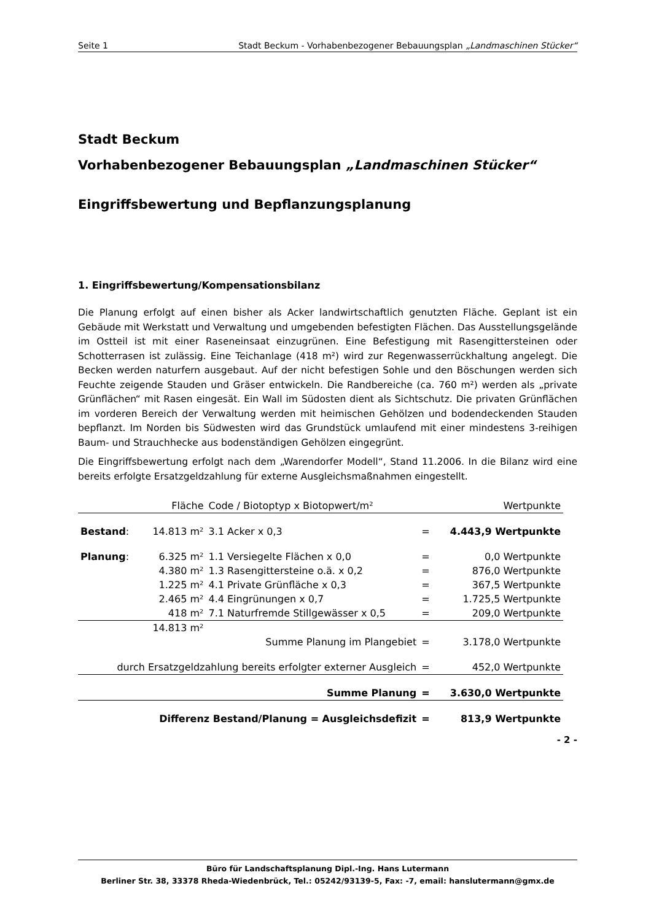Seite 1 Stadt Beckum - Vorhabenbezogener Bebauungsplan „Landmaschinen Stücker“
Stadt Beckum
Vorhabenbezogener Bebauungsplan „Landmaschinen Stücker“
Eingriffsbewertung und Bepflanzungsplanung
1. Eingriffsbewertung/Kompensationsbilanz
Die Planung erfolgt auf einen bisher als Acker landwirtschaftlich genutzten Fläche. Geplant ist ein Gebäude mit Werkstatt und Verwaltung und umgebenden befestigten Flächen. Das Ausstellungsgelände im Ostteil ist mit einer Raseneinsaat einzugrünen. Eine Befestigung mit Rasengittersteinen oder Schotterrasen ist zulässig. Eine Teichanlage (418 m²) wird zur Regenwasserrückhaltung angelegt. Die Becken werden naturfern ausgebaut. Auf der nicht befestigen Sohle und den Böschungen werden sich Feuchte zeigende Stauden und Gräser entwickeln. Die Randbereiche (ca. 760 m²) werden als „private Grünflächen“ mit Rasen eingesät. Ein Wall im Südosten dient als Sichtschutz. Die privaten Grünflächen im vorderen Bereich der Verwaltung werden mit heimischen Gehölzen und bodendeckenden Stauden bepflanzt. Im Norden bis Südwesten wird das Grundstück umlaufend mit einer mindestens 3-reihigen Baum- und Strauchhecke aus bodenständigen Gehölzen eingegrünt.
Die Eingriffsbewertung erfolgt nach dem „Warendorfer Modell“, Stand 11.2006. In die Bilanz wird eine bereits erfolgte Ersatzgeldzahlung für externe Ausgleichsmaßnahmen eingestellt.
| | Fläche | Code / Biotoptyp x Biotopwert/m² | | Wertpunkte |
| --- | --- | --- | --- | --- |
| Bestand : | 14.813 m² | 3.1 Acker x 0,3 | = | 4.443,9 Wertpunkte |
| Planung : | 6.325 m² | 1.1 Versiegelte Flächen x 0,0 | = | 0,0 Wertpunkte |
| | 4.380 m² | 1.3 Rasengittersteine o.ä. x 0,2 | = | 876,0 Wertpunkte |
| | 1.225 m² | 4.1 Private Grünfläche x 0,3 | = | 367,5 Wertpunkte |
| | 2.465 m² | 4.4 Eingrünungen x 0,7 | = | 1.725,5 Wertpunkte |
| | 418 m² | 7.1 Naturfremde Stillgewässer x 0,5 | = | 209,0 Wertpunkte |
| | 14.813 m² | | | |
| Summe Planung im Plangebiet | | | = | 3.178,0 Wertpunkte |
| durch Ersatzgeldzahlung bereits erfolgter externer Ausgleich | | | = | 452,0 Wertpunkte |
| Summe Planung | | | = | 3.630,0 Wertpunkte |
| Differenz Bestand/Planung = Ausgleichsdefizit | | | = | 813,9 Wertpunkte |
- 2 -
Büro für Landschaftsplanung Dipl.-Ing. Hans Lutermann
Berliner Str. 38, 33378 Rheda-Wiedenbrück, Tel.: 05242/93139-5, Fax: -7, email: hanslutermann@gmx.de